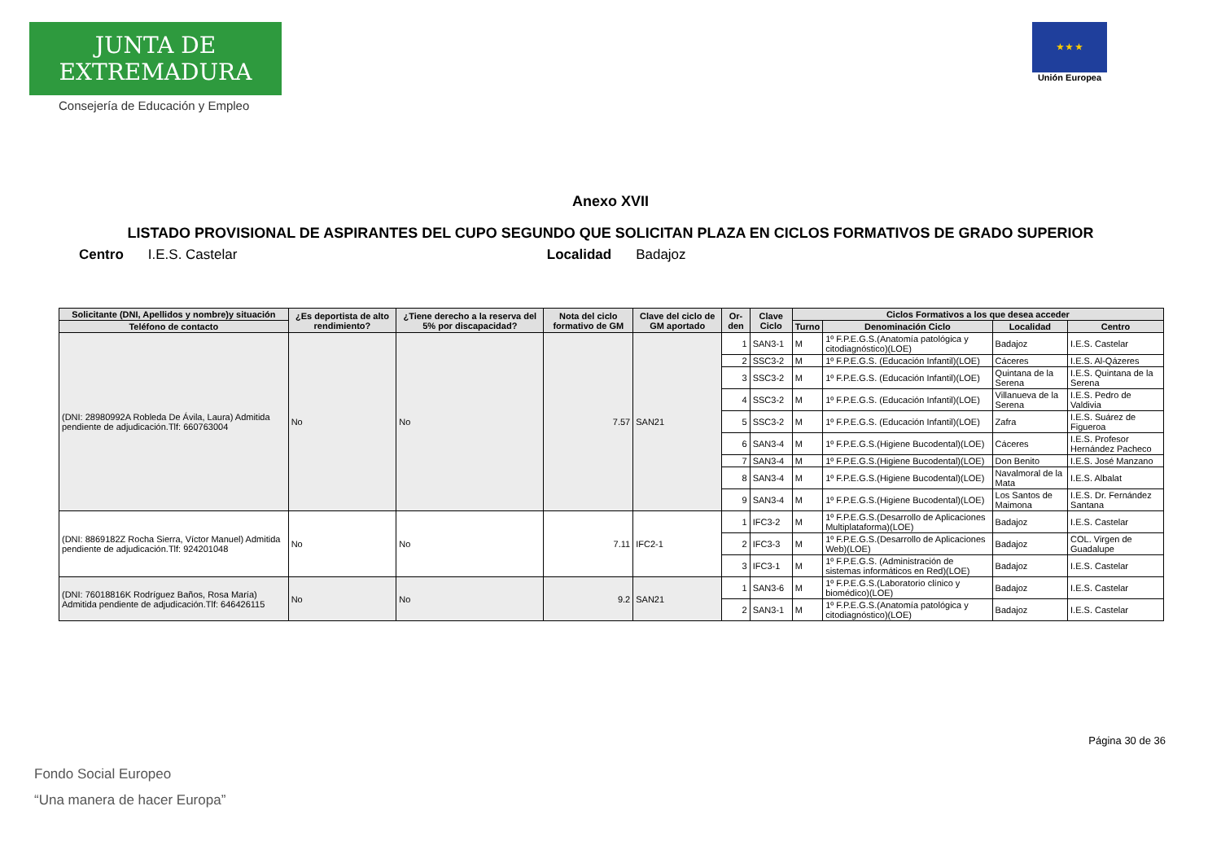JUNTA DE EXTREMADURA
Consejería de Educación y Empleo
★ ★ ★
Unión Europea
Anexo XVII
LISTADO PROVISIONAL DE ASPIRANTES DEL CUPO SEGUNDO QUE SOLICITAN PLAZA EN CICLOS FORMATIVOS DE GRADO SUPERIOR
Centro I.E.S. Castelar Localidad Badajoz
| Solicitante (DNI, Apellidos y nombre)y situación | ¿Es deportista de alto rendimiento? | ¿Tiene derecho a la reserva del 5% por discapacidad? | Nota del ciclo formativo de GM | Clave del ciclo de GM aportado | Or-den | Clave Ciclo | Ciclos Formativos a los que desea acceder | | | |
| --- | --- | --- | --- | --- | --- | --- | --- | --- | --- | --- |
| Teléfono de contacto | | | | | | | Turno | Denominación Ciclo | Localidad | Centro |
| (DNI: 28980992A Robleda De Ávila, Laura) Admitida pendiente de adjudicación.Tlf: 660763004 | No | No | 7.57 | SAN21 | 1 | SAN3-1 | M | 1º F.P.E.G.S.(Anatomía patológica y citodiagnóstico)(LOE) | Badajoz | I.E.S. Castelar |
| | | | | | 2 | SSC3-2 | M | 1º F.P.E.G.S. (Educación Infantil)(LOE) | Cáceres | I.E.S. Al-Qázeres |
| | | | | | 3 | SSC3-2 | M | 1º F.P.E.G.S. (Educación Infantil)(LOE) | Quintana de la Serena | I.E.S. Quintana de la Serena |
| | | | | | 4 | SSC3-2 | M | 1º F.P.E.G.S. (Educación Infantil)(LOE) | Villanueva de la Serena | I.E.S. Pedro de Valdivia |
| | | | | | 5 | SSC3-2 | M | 1º F.P.E.G.S. (Educación Infantil)(LOE) | Zafra | I.E.S. Suárez de Figueroa |
| | | | | | 6 | SAN3-4 | M | 1º F.P.E.G.S.(Higiene Bucodental)(LOE) | Cáceres | I.E.S. Profesor Hernández Pacheco |
| | | | | | 7 | SAN3-4 | M | 1º F.P.E.G.S.(Higiene Bucodental)(LOE) | Don Benito | I.E.S. José Manzano |
| | | | | | 8 | SAN3-4 | M | 1º F.P.E.G.S.(Higiene Bucodental)(LOE) | Navalmoral de la Mata | I.E.S. Albalat |
| | | | | | 9 | SAN3-4 | M | 1º F.P.E.G.S.(Higiene Bucodental)(LOE) | Los Santos de Maimona | I.E.S. Dr. Fernández Santana |
| (DNI: 8869182Z Rocha Sierra, Víctor Manuel) Admitida pendiente de adjudicación.Tlf: 924201048 | No | No | 7.11 | IFC2-1 | 1 | IFC3-2 | M | 1º F.P.E.G.S.(Desarrollo de Aplicaciones Multiplataforma)(LOE) | Badajoz | I.E.S. Castelar |
| | | | | | 2 | IFC3-3 | M | 1º F.P.E.G.S.(Desarrollo de Aplicaciones Web)(LOE) | Badajoz | COL. Virgen de Guadalupe |
| | | | | | 3 | IFC3-1 | M | 1º F.P.E.G.S. (Administración de sistemas informáticos en Red)(LOE) | Badajoz | I.E.S. Castelar |
| (DNI: 76018816K Rodríguez Baños, Rosa María) Admitida pendiente de adjudicación.Tlf: 646426115 | No | No | 9.2 | SAN21 | 1 | SAN3-6 | M | 1º F.P.E.G.S.(Laboratorio clínico y biomédico)(LOE) | Badajoz | I.E.S. Castelar |
| | | | | | 2 | SAN3-1 | M | 1º F.P.E.G.S.(Anatomía patológica y citodiagnóstico)(LOE) | Badajoz | I.E.S. Castelar |
Página 30 de 36
Fondo Social Europeo
“Una manera de hacer Europa”